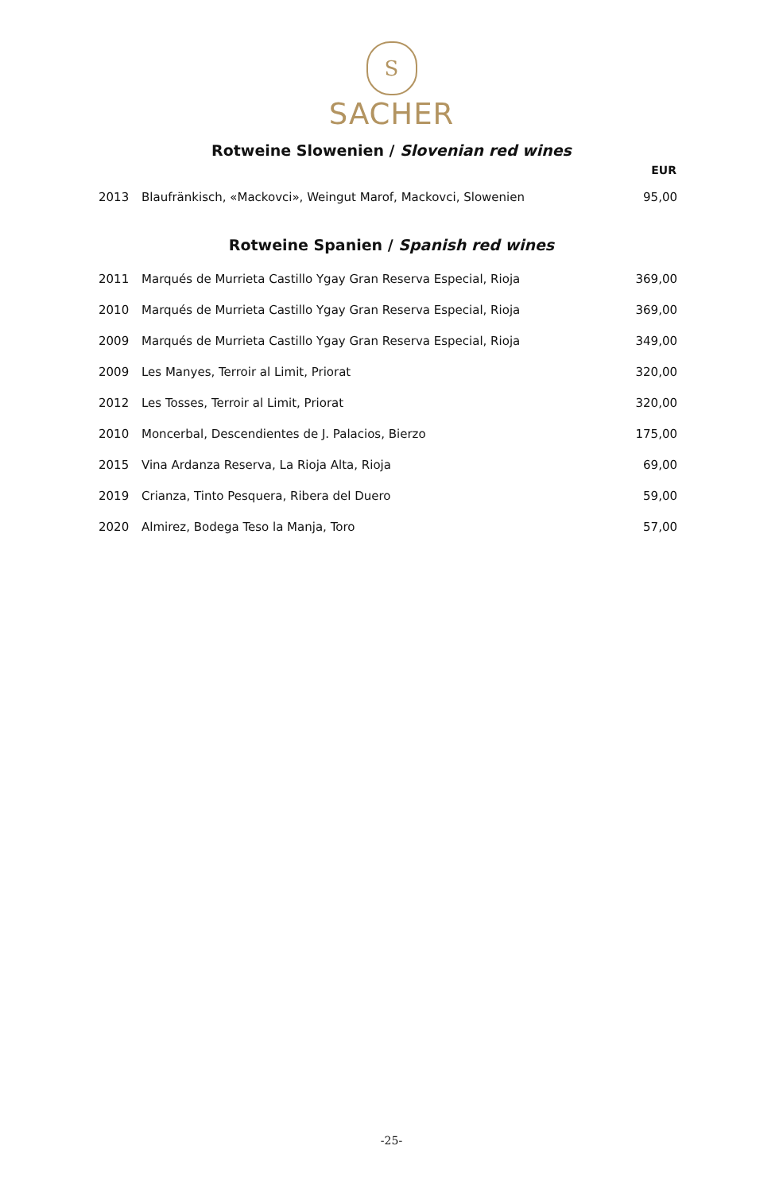S
SACHER
Rotweine Slowenien / Slovenian red wines
| EUR | | |
| --- | --- | --- |
| 2013 | Blaufränkisch, «Mackovci», Weingut Marof, Mackovci, Slowenien | 95,00 |
Rotweine Spanien / Spanish red wines
| 2011 | Marqués de Murrieta Castillo Ygay Gran Reserva Especial, Rioja | 369,00 |
| 2010 | Marqués de Murrieta Castillo Ygay Gran Reserva Especial, Rioja | 369,00 |
| 2009 | Marqués de Murrieta Castillo Ygay Gran Reserva Especial, Rioja | 349,00 |
| 2009 | Les Manyes, Terroir al Limit, Priorat | 320,00 |
| 2012 | Les Tosses, Terroir al Limit, Priorat | 320,00 |
| 2010 | Moncerbal, Descendientes de J. Palacios, Bierzo | 175,00 |
| 2015 | Vina Ardanza Reserva, La Rioja Alta, Rioja | 69,00 |
| 2019 | Crianza, Tinto Pesquera, Ribera del Duero | 59,00 |
| 2020 | Almirez, Bodega Teso la Manja, Toro | 57,00 |
-25-